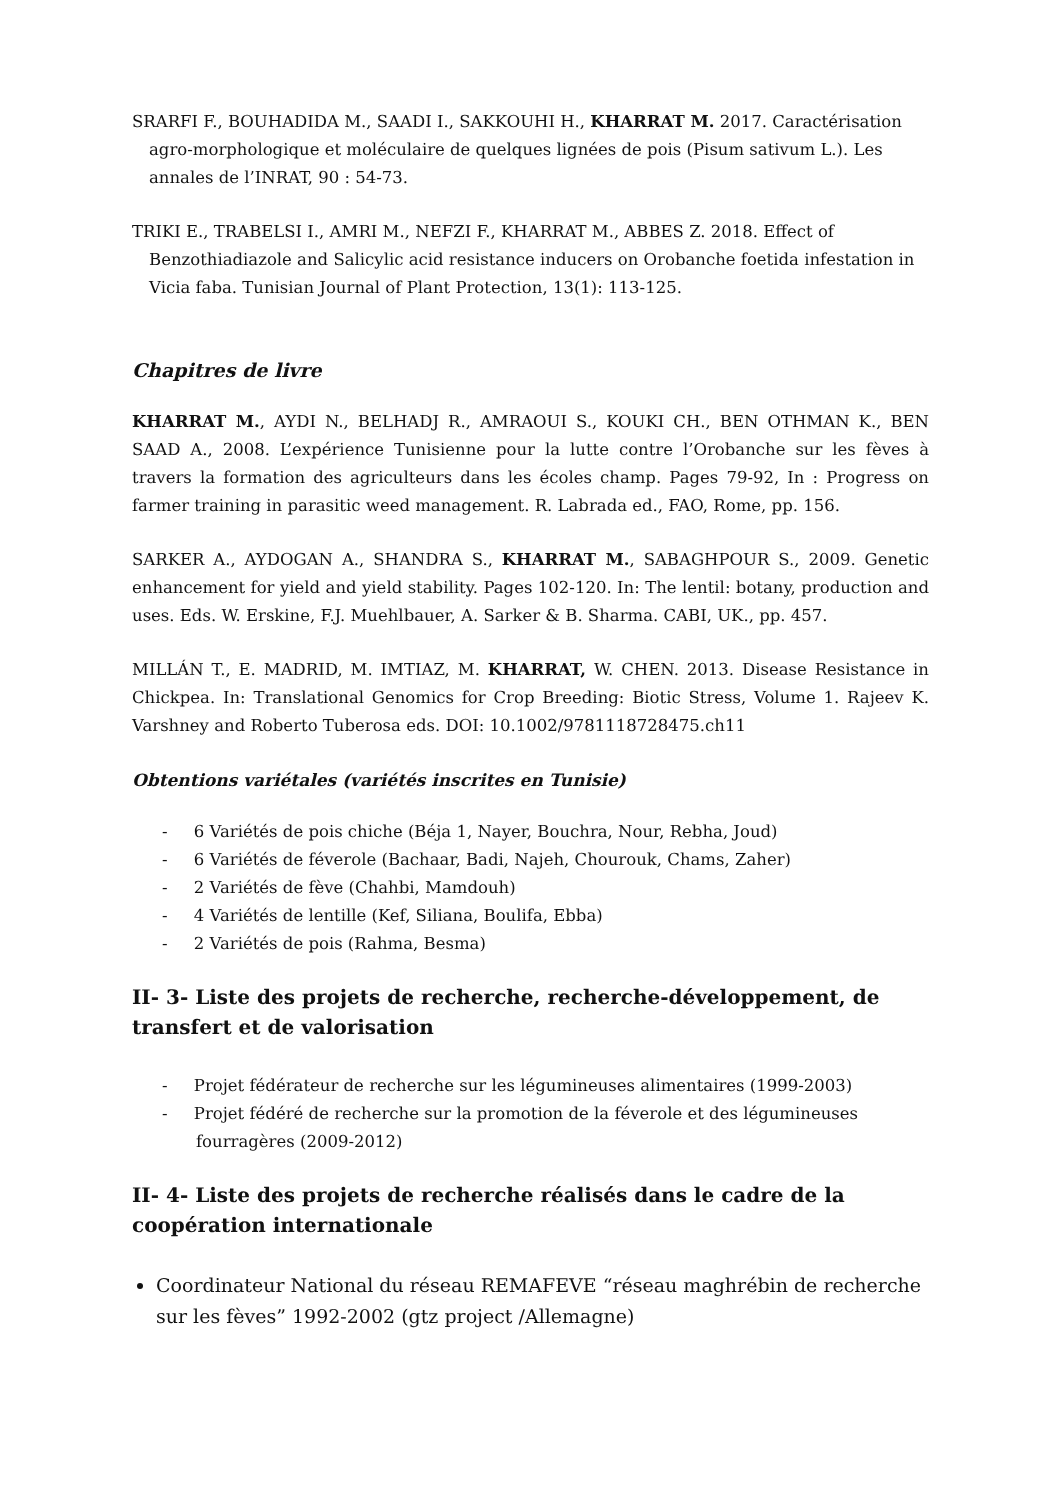SRARFI F., BOUHADIDA M., SAADI I., SAKKOUHI H., KHARRAT M. 2017. Caractérisation agro-morphologique et moléculaire de quelques lignées de pois (Pisum sativum L.). Les annales de l’INRAT, 90 : 54-73.
TRIKI E., TRABELSI I., AMRI M., NEFZI F., KHARRAT M., ABBES Z. 2018. Effect of Benzothiadiazole and Salicylic acid resistance inducers on Orobanche foetida infestation in Vicia faba. Tunisian Journal of Plant Protection, 13(1): 113-125.
Chapitres de livre
KHARRAT M., AYDI N., BELHADJ R., AMRAOUI S., KOUKI CH., BEN OTHMAN K., BEN SAAD A., 2008. L’expérience Tunisienne pour la lutte contre l’Orobanche sur les fèves à travers la formation des agriculteurs dans les écoles champ. Pages 79-92, In : Progress on farmer training in parasitic weed management. R. Labrada ed., FAO, Rome, pp. 156.
SARKER A., AYDOGAN A., SHANDRA S., KHARRAT M., SABAGHPOUR S., 2009. Genetic enhancement for yield and yield stability. Pages 102-120. In: The lentil: botany, production and uses. Eds. W. Erskine, F.J. Muehlbauer, A. Sarker & B. Sharma. CABI, UK., pp. 457.
MILLÁN T., E. MADRID, M. IMTIAZ, M. KHARRAT, W. CHEN. 2013. Disease Resistance in Chickpea. In: Translational Genomics for Crop Breeding: Biotic Stress, Volume 1. Rajeev K. Varshney and Roberto Tuberosa eds. DOI: 10.1002/9781118728475.ch11
Obtentions variétales (variétés inscrites en Tunisie)
- 6 Variétés de pois chiche (Béja 1, Nayer, Bouchra, Nour, Rebha, Joud)
- 6 Variétés de féverole (Bachaar, Badi, Najeh, Chourouk, Chams, Zaher)
- 2 Variétés de fève (Chahbi, Mamdouh)
- 4 Variétés de lentille (Kef, Siliana, Boulifa, Ebba)
- 2 Variétés de pois (Rahma, Besma)
II- 3- Liste des projets de recherche, recherche-développement, de transfert et de valorisation
- Projet fédérateur de recherche sur les légumineuses alimentaires (1999-2003)
- Projet fédéré de recherche sur la promotion de la féverole et des légumineuses fourragères (2009-2012)
II- 4- Liste des projets de recherche réalisés dans le cadre de la coopération internationale
Coordinateur National du réseau REMAFEVE “réseau maghrébin de recherche sur les fèves” 1992-2002 (gtz project /Allemagne)